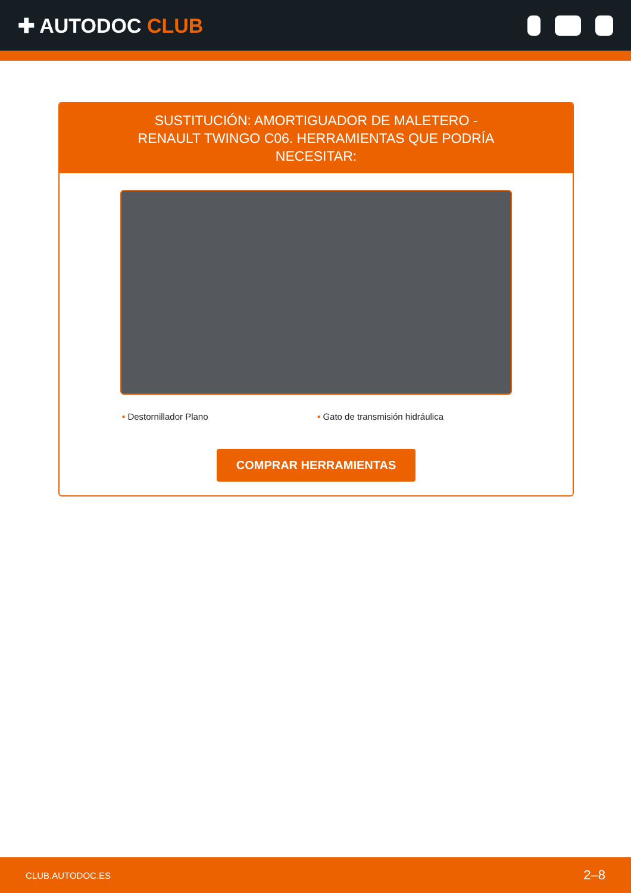✚ AUTODOC CLUB
SUSTITUCIÓN: AMORTIGUADOR DE MALETERO - RENAULT TWINGO C06. HERRAMIENTAS QUE PODRÍA NECESITAR:
• Destornillador Plano • Gato de transmisión hidráulica
COMPRAR HERRAMIENTAS
CLUB.AUTODOC.ES 2–8